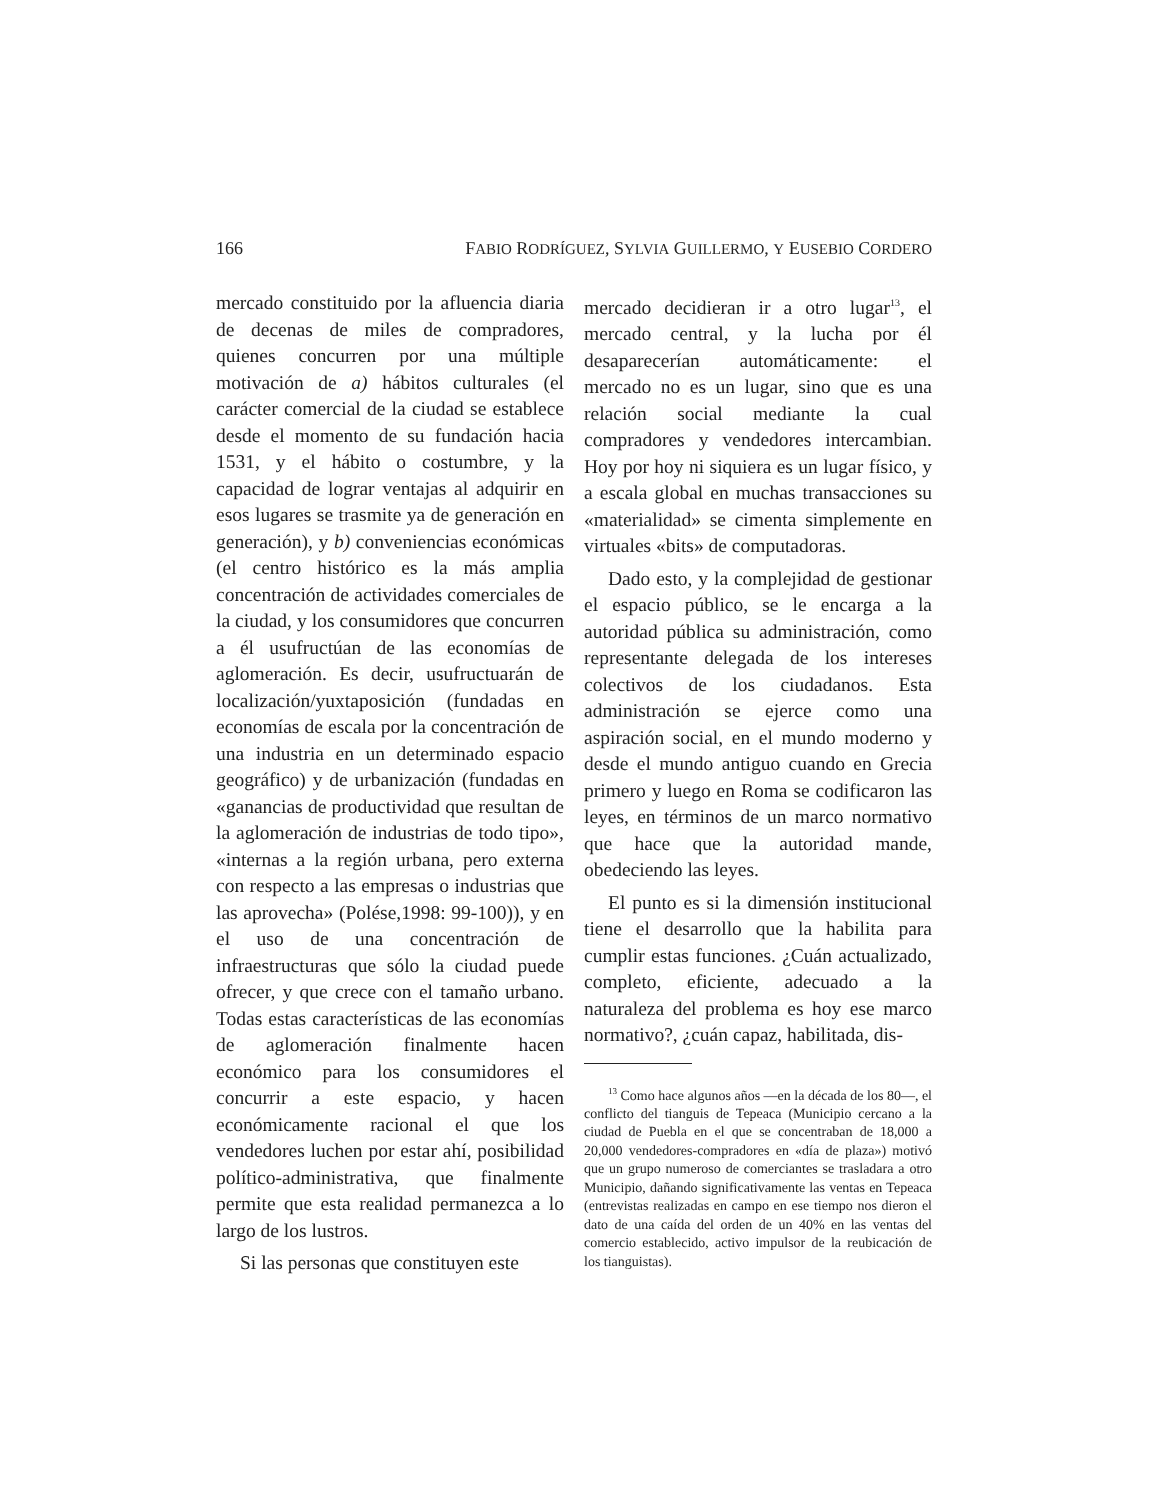166 FABIO RODRÍGUEZ, SYLVIA GUILLERMO, Y EUSEBIO CORDERO
mercado constituido por la afluencia diaria de decenas de miles de compradores, quienes concurren por una múltiple motivación de a) hábitos culturales (el carácter comercial de la ciudad se establece desde el momento de su fundación hacia 1531, y el hábito o costumbre, y la capacidad de lograr ventajas al adquirir en esos lugares se trasmite ya de generación en generación), y b) conveniencias económicas (el centro histórico es la más amplia concentración de actividades comerciales de la ciudad, y los consumidores que concurren a él usufructúan de las economías de aglomeración. Es decir, usufructuarán de localización/yuxtaposición (fundadas en economías de escala por la concentración de una industria en un determinado espacio geográfico) y de urbanización (fundadas en «ganancias de productividad que resultan de la aglomeración de industrias de todo tipo», «internas a la región urbana, pero externa con respecto a las empresas o industrias que las aprovecha» (Polése,1998: 99-100)), y en el uso de una concentración de infraestructuras que sólo la ciudad puede ofrecer, y que crece con el tamaño urbano. Todas estas características de las economías de aglomeración finalmente hacen económico para los consumidores el concurrir a este espacio, y hacen económicamente racional el que los vendedores luchen por estar ahí, posibilidad político-administrativa, que finalmente permite que esta realidad permanezca a lo largo de los lustros.
Si las personas que constituyen este
mercado decidieran ir a otro lugar<sup>13</sup>, el mercado central, y la lucha por él desaparecerían automáticamente: el mercado no es un lugar, sino que es una relación social mediante la cual compradores y vendedores intercambian. Hoy por hoy ni siquiera es un lugar físico, y a escala global en muchas transacciones su «materialidad» se cimenta simplemente en virtuales «bits» de computadoras.
Dado esto, y la complejidad de gestionar el espacio público, se le encarga a la autoridad pública su administración, como representante delegada de los intereses colectivos de los ciudadanos. Esta administración se ejerce como una aspiración social, en el mundo moderno y desde el mundo antiguo cuando en Grecia primero y luego en Roma se codificaron las leyes, en términos de un marco normativo que hace que la autoridad mande, obedeciendo las leyes.
El punto es si la dimensión institucional tiene el desarrollo que la habilita para cumplir estas funciones. ¿Cuán actualizado, completo, eficiente, adecuado a la naturaleza del problema es hoy ese marco normativo?, ¿cuán capaz, habilitada, dis-
<sup>13</sup> Como hace algunos años —en la década de los 80—, el conflicto del tianguis de Tepeaca (Municipio cercano a la ciudad de Puebla en el que se concentraban de 18,000 a 20,000 vendedores-compradores en «día de plaza») motivó que un grupo numeroso de comerciantes se trasladara a otro Municipio, dañando significativamente las ventas en Tepeaca (entrevistas realizadas en campo en ese tiempo nos dieron el dato de una caída del orden de un 40% en las ventas del comercio establecido, activo impulsor de la reubicación de los tianguistas).